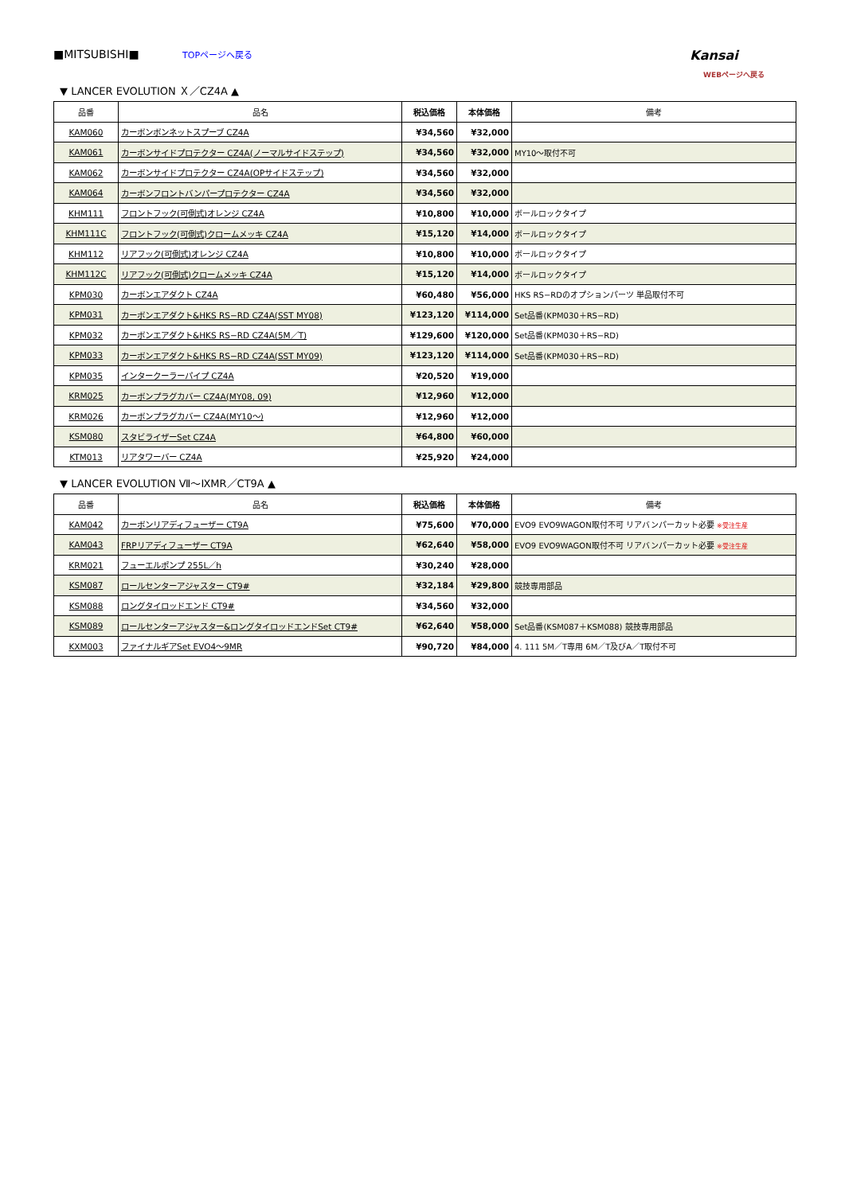■MITSUBISHI■ TOPページへ戻る
Kansai
WEBページへ戻る
▼ LANCER EVOLUTION Ｘ／CZ4A ▲
| 品番 | 品名 | 税込価格 | 本体価格 | 備考 |
| --- | --- | --- | --- | --- |
| KAM060 | カーボンボンネットスプーブ CZ4A | ¥34,560 | ¥32,000 | |
| KAM061 | カーボンサイドプロテクター CZ4A(ノーマルサイドステップ) | ¥34,560 | ¥32,000 | MY10～取付不可 |
| KAM062 | カーボンサイドプロテクター CZ4A(OPサイドステップ) | ¥34,560 | ¥32,000 | |
| KAM064 | カーボンフロントバンパープロテクター CZ4A | ¥34,560 | ¥32,000 | |
| KHM111 | フロントフック(可倒式)オレンジ CZ4A | ¥10,800 | ¥10,000 | ボールロックタイプ |
| KHM111C | フロントフック(可倒式)クロームメッキ CZ4A | ¥15,120 | ¥14,000 | ボールロックタイプ |
| KHM112 | リアフック(可倒式)オレンジ CZ4A | ¥10,800 | ¥10,000 | ボールロックタイプ |
| KHM112C | リアフック(可倒式)クロームメッキ CZ4A | ¥15,120 | ¥14,000 | ボールロックタイプ |
| KPM030 | カーボンエアダクト CZ4A | ¥60,480 | ¥56,000 | HKS RS−RDのオプションパーツ 単品取付不可 |
| KPM031 | カーボンエアダクト&HKS RS−RD CZ4A(SST MY08) | ¥123,120 | ¥114,000 | Set品番(KPM030＋RS−RD) |
| KPM032 | カーボンエアダクト&HKS RS−RD CZ4A(5M／T) | ¥129,600 | ¥120,000 | Set品番(KPM030＋RS−RD) |
| KPM033 | カーボンエアダクト&HKS RS−RD CZ4A(SST MY09) | ¥123,120 | ¥114,000 | Set品番(KPM030＋RS−RD) |
| KPM035 | インタークーラーパイプ CZ4A | ¥20,520 | ¥19,000 | |
| KRM025 | カーボンプラグカバー CZ4A(MY08, 09) | ¥12,960 | ¥12,000 | |
| KRM026 | カーボンプラグカバー CZ4A(MY10～) | ¥12,960 | ¥12,000 | |
| KSM080 | スタビライザーSet CZ4A | ¥64,800 | ¥60,000 | |
| KTM013 | リアタワーバー CZ4A | ¥25,920 | ¥24,000 | |
▼ LANCER EVOLUTION Ⅶ～ⅨMR／CT9A ▲
| 品番 | 品名 | 税込価格 | 本体価格 | 備考 |
| --- | --- | --- | --- | --- |
| KAM042 | カーボンリアディフューザー CT9A | ¥75,600 | ¥70,000 | EVO9 EVO9WAGON取付不可 リアバンパーカット必要 ※受注生産 |
| KAM043 | FRPリアディフューザー CT9A | ¥62,640 | ¥58,000 | EVO9 EVO9WAGON取付不可 リアバンパーカット必要 ※受注生産 |
| KRM021 | フューエルポンプ 255L／h | ¥30,240 | ¥28,000 | |
| KSM087 | ロールセンターアジャスター CT9# | ¥32,184 | ¥29,800 | 競技専用部品 |
| KSM088 | ロングタイロッドエンド CT9# | ¥34,560 | ¥32,000 | |
| KSM089 | ロールセンターアジャスター&ロングタイロッドエンドSet CT9# | ¥62,640 | ¥58,000 | Set品番(KSM087＋KSM088) 競技専用部品 |
| KXM003 | ファイナルギアSet EVO4～9MR | ¥90,720 | ¥84,000 | 4. 111 5M／T専用 6M／T及びA／T取付不可 |